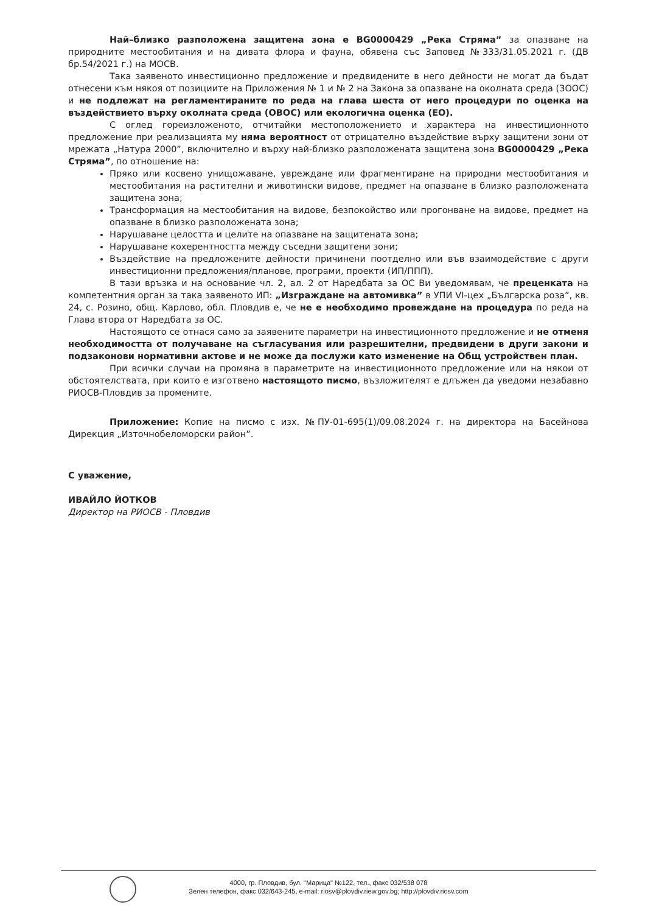Най–близко разположена защитена зона е BG0000429 „Река Стряма” за опазване на природните местообитания и на дивата флора и фауна, обявена със Заповед №333/31.05.2021 г. (ДВ бр.54/2021 г.) на МОСВ.
Така заявеното инвестиционно предложение и предвидените в него дейности не могат да бъдат отнесени към някоя от позициите на Приложения № 1 и № 2 на Закона за опазване на околната среда (ЗООС) и не подлежат на регламентираните по реда на глава шеста от него процедури по оценка на въздействието върху околната среда (ОВОС) или екологична оценка (ЕО).
С оглед гореизложеното, отчитайки местоположението и характера на инвестиционното предложение при реализацията му няма вероятност от отрицателно въздействие върху защитени зони от мрежата „Натура 2000”, включително и върху най-близко разположената защитена зона BG0000429 „Река Стряма”, по отношение на:
Пряко или косвено унищожаване, увреждане или фрагментиране на природни местообитания и местообитания на растителни и животински видове, предмет на опазване в близко разположената защитена зона;
Трансформация на местообитания на видове, безпокойство или прогонване на видове, предмет на опазване в близко разположената зона;
Нарушаване целостта и целите на опазване на защитената зона;
Нарушаване кохерентността между съседни защитени зони;
Въздействие на предложените дейности причинени поотделно или във взаимодействие с други инвестиционни предложения/планове, програми, проекти (ИП/ППП).
В тази връзка и на основание чл. 2, ал. 2 от Наредбата за ОС Ви уведомявам, че преценката на компетентния орган за така заявеното ИП: „Изграждане на автомивка” в УПИ VI-цех „Българска роза”, кв. 24, с. Розино, общ. Карлово, обл. Пловдив е, че не е необходимо провеждане на процедура по реда на Глава втора от Наредбата за ОС.
Настоящото се отнася само за заявените параметри на инвестиционното предложение и не отменя необходимостта от получаване на съгласувания или разрешителни, предвидени в други закони и подзаконови нормативни актове и не може да послужи като изменение на Общ устройствен план.
При всички случаи на промяна в параметрите на инвестиционното предложение или на някои от обстоятелствата, при които е изготвено настоящото писмо, възложителят е длъжен да уведоми незабавно РИОСВ-Пловдив за промените.
Приложение: Копие на писмо с изх. №ПУ-01-695(1)/09.08.2024 г. на директора на Басейнова Дирекция „Източнобеломорски район”.
С уважение,
ИВАЙЛО ЙОТКОВ
Директор на РИОСВ - Пловдив
4000, гр. Пловдив, бул. "Марица" №122, тел., факс 032/538 078
Зелен телефон, факс 032/643-245, e-mail: riosv@plovdiv.riew.gov.bg; http://plovdiv.riosv.com